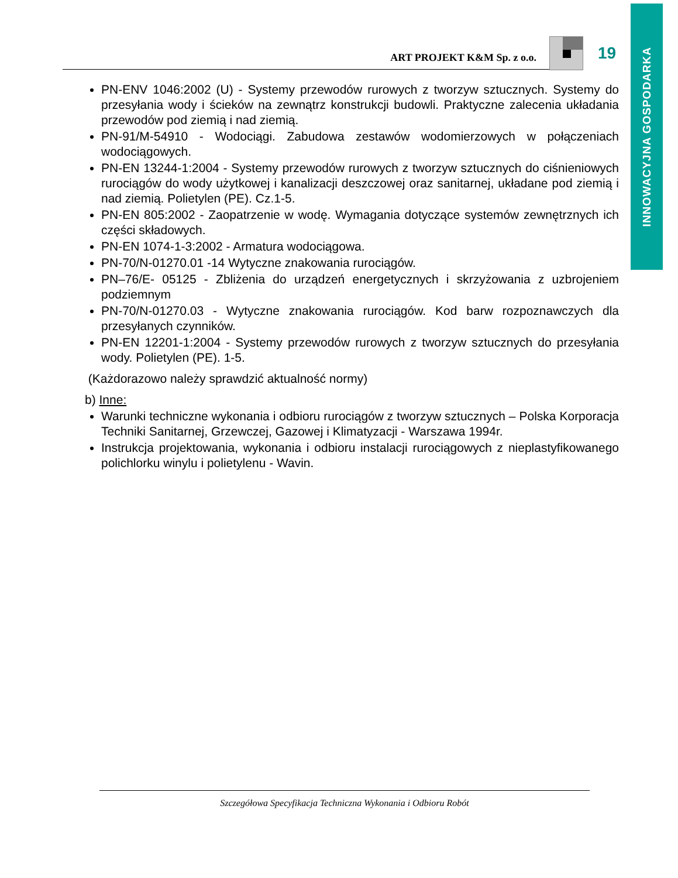INNOWACYJNA GOSPODARKA
ART PROJEKT K&M Sp. z o.o.
19
PN-ENV 1046:2002 (U) - Systemy przewodów rurowych z tworzyw sztucznych. Systemy do przesyłania wody i ścieków na zewnątrz konstrukcji budowli. Praktyczne zalecenia układania przewodów pod ziemią i nad ziemią.
PN-91/M-54910 - Wodociągi. Zabudowa zestawów wodomierzowych w połączeniach wodociągowych.
PN-EN 13244-1:2004 - Systemy przewodów rurowych z tworzyw sztucznych do ciśnieniowych rurociągów do wody użytkowej i kanalizacji deszczowej oraz sanitarnej, układane pod ziemią i nad ziemią. Polietylen (PE). Cz.1-5.
PN-EN 805:2002 - Zaopatrzenie w wodę. Wymagania dotyczące systemów zewnętrznych ich części składowych.
PN-EN 1074-1-3:2002 - Armatura wodociągowa.
PN-70/N-01270.01 -14 Wytyczne znakowania rurociągów.
PN–76/E- 05125 - Zbliżenia do urządzeń energetycznych i skrzyżowania z uzbrojeniem podziemnym
PN-70/N-01270.03 - Wytyczne znakowania rurociągów. Kod barw rozpoznawczych dla przesyłanych czynników.
PN-EN 12201-1:2004 - Systemy przewodów rurowych z tworzyw sztucznych do przesyłania wody. Polietylen (PE). 1-5.
(Każdorazowo należy sprawdzić aktualność normy)
b) Inne:
Warunki techniczne wykonania i odbioru rurociągów z tworzyw sztucznych – Polska Korporacja Techniki Sanitarnej, Grzewczej, Gazowej i Klimatyzacji - Warszawa 1994r.
Instrukcja projektowania, wykonania i odbioru instalacji rurociągowych z nieplastyfikowanego polichlorku winylu i polietylenu - Wavin.
Szczegółowa Specyfikacja Techniczna Wykonania i Odbioru Robót